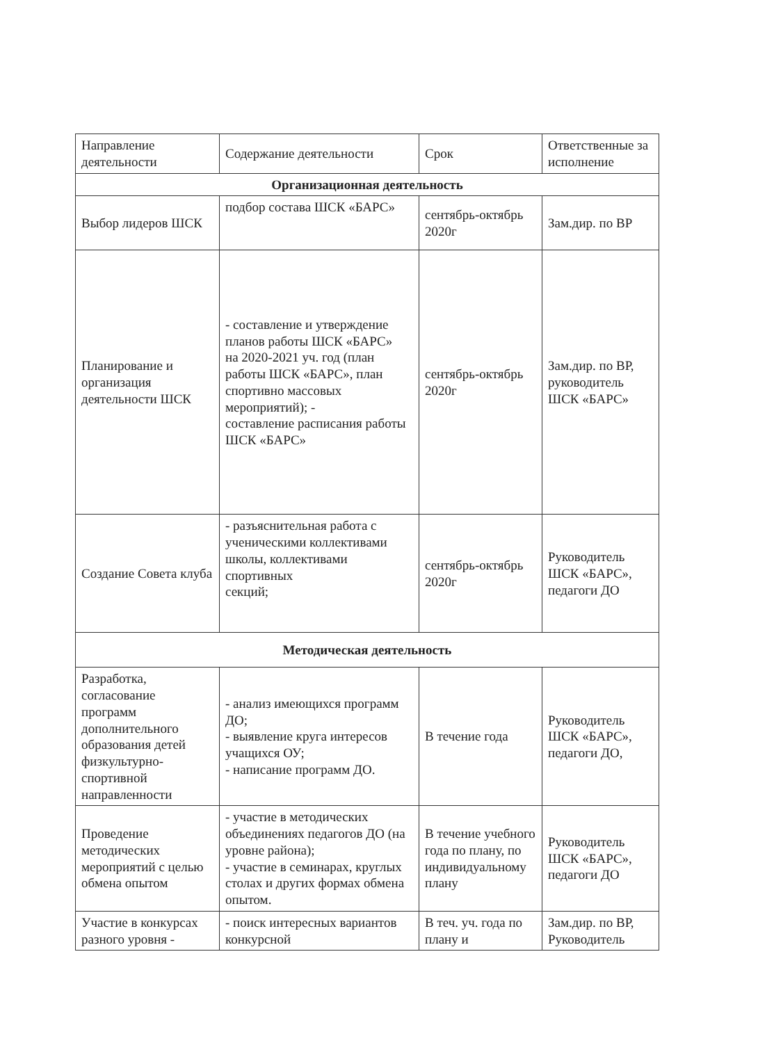| Направление деятельности | Содержание деятельности | Срок | Ответственные за исполнение |
| --- | --- | --- | --- |
| Организационная деятельность | | | |
| Выбор лидеров ШСК | подбор состава ШСК «БАРС» | сентябрь-октябрь 2020г | Зам.дир. по ВР |
| Планирование и организация деятельности ШСК | - составление и утверждение планов работы ШСК «БАРС» на 2020-2021 уч. год (план работы ШСК «БАРС», план спортивно массовых мероприятий); - составление расписания работы ШСК «БАРС» | сентябрь-октябрь 2020г | Зам.дир. по ВР, руководитель ШСК «БАРС» |
| Создание Совета клуба | - разъяснительная работа с ученическими коллективами школы, коллективами спортивных секций; | сентябрь-октябрь 2020г | Руководитель ШСК «БАРС», педагоги ДО |
| Методическая деятельность | | | |
| Разработка, согласование программ дополнительного образования детей физкультурно-спортивной направленности | - анализ имеющихся программ ДО; - выявление круга интересов учащихся ОУ; - написание программ ДО. | В течение года | Руководитель ШСК «БАРС», педагоги ДО, |
| Проведение методических мероприятий с целью обмена опытом | - участие в методических объединениях педагогов ДО (на уровне района); - участие в семинарах, круглых столах и других формах обмена опытом. | В течение учебного года по плану, по индивидуальному плану | Руководитель ШСК «БАРС», педагоги ДО |
| Участие в конкурсах разного уровня - | - поиск интересных вариантов конкурсной | В теч. уч. года по плану и | Зам.дир. по ВР, Руководитель |